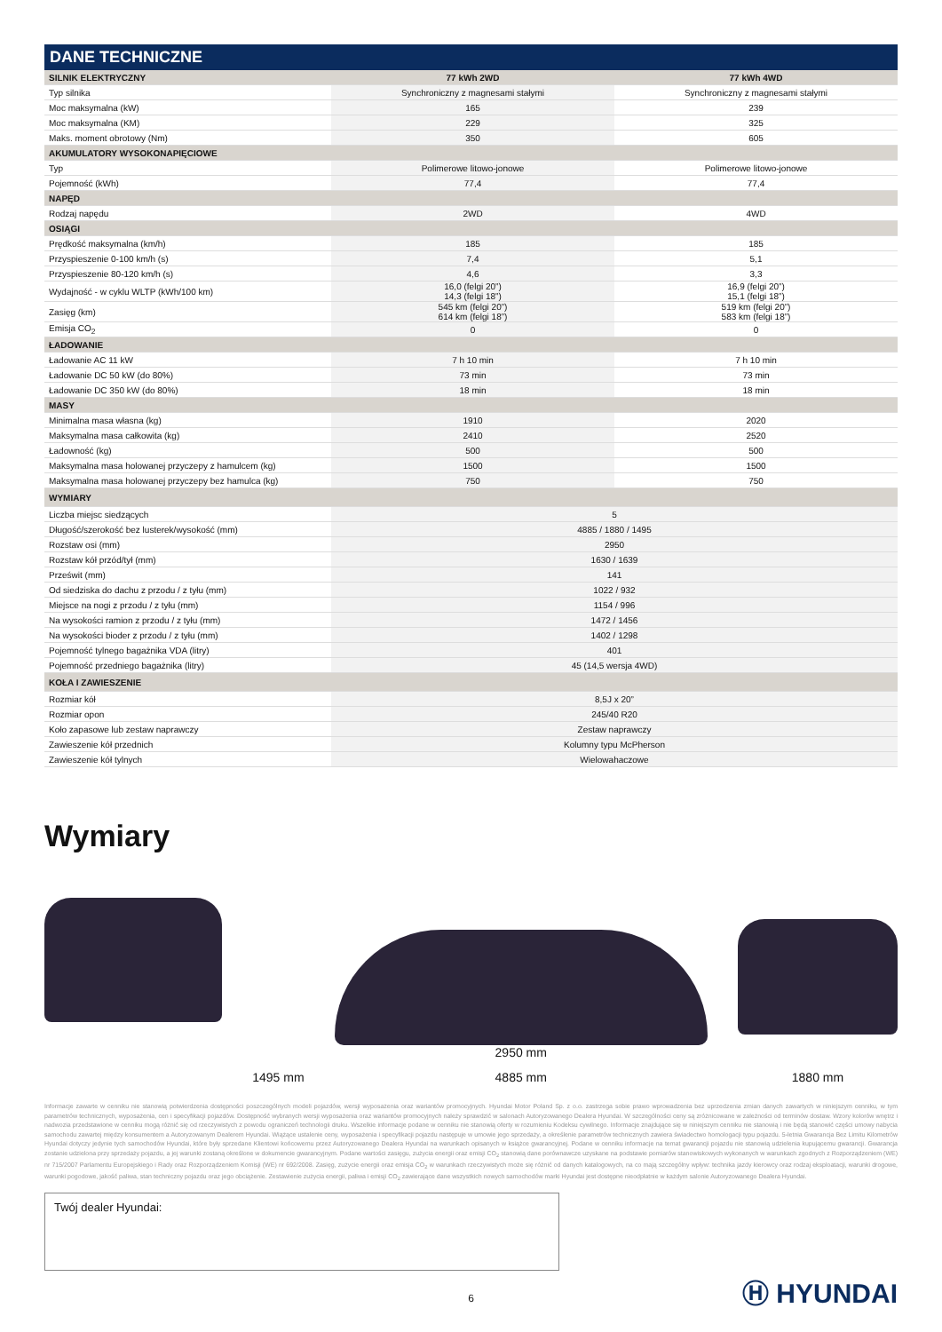DANE TECHNICZNE
| SILNIK ELEKTRYCZNY | 77 kWh 2WD | 77 kWh 4WD |
| --- | --- | --- |
| Typ silnika | Synchroniczny z magnesami stałymi | Synchroniczny z magnesami stałymi |
| Moc maksymalna (kW) | 165 | 239 |
| Moc maksymalna (KM) | 229 | 325 |
| Maks. moment obrotowy (Nm) | 350 | 605 |
| AKUMULATORY WYSOKONAPIĘCIOWE | | |
| Typ | Polimerowe litowo-jonowe | Polimerowe litowo-jonowe |
| Pojemność (kWh) | 77,4 | 77,4 |
| NAPĘD | | |
| Rodzaj napędu | 2WD | 4WD |
| OSIĄGI | | |
| Prędkość maksymalna (km/h) | 185 | 185 |
| Przyspieszenie 0-100 km/h (s) | 7,4 | 5,1 |
| Przyspieszenie 80-120 km/h (s) | 4,6 | 3,3 |
| Wydajność - w cyklu WLTP (kWh/100 km) | 16,0 (felgi 20”) 14,3 (felgi 18”) | 16,9 (felgi 20”) 15,1 (felgi 18”) |
| Zasięg (km) | 545 km (felgi 20”) 614 km (felgi 18”) | 519 km (felgi 20”) 583 km (felgi 18”) |
| Emisja CO<sub>2</sub> | 0 | 0 |
| ŁADOWANIE | | |
| Ładowanie AC 11 kW | 7 h 10 min | 7 h 10 min |
| Ładowanie DC 50 kW (do 80%) | 73 min | 73 min |
| Ładowanie DC 350 kW (do 80%) | 18 min | 18 min |
| MASY | | |
| Minimalna masa własna (kg) | 1910 | 2020 |
| Maksymalna masa całkowita (kg) | 2410 | 2520 |
| Ładowność (kg) | 500 | 500 |
| Maksymalna masa holowanej przyczepy z hamulcem (kg) | 1500 | 1500 |
| Maksymalna masa holowanej przyczepy bez hamulca (kg) | 750 | 750 |
| WYMIARY | | |
| Liczba miejsc siedzących | 5 | |
| Długość/szerokość bez lusterek/wysokość (mm) | 4885 / 1880 / 1495 | |
| Rozstaw osi (mm) | 2950 | |
| Rozstaw kół przód/tył (mm) | 1630 / 1639 | |
| Prześwit (mm) | 141 | |
| Od siedziska do dachu z przodu / z tyłu (mm) | 1022 / 932 | |
| Miejsce na nogi z przodu / z tyłu (mm) | 1154 / 996 | |
| Na wysokości ramion z przodu / z tyłu (mm) | 1472 / 1456 | |
| Na wysokości bioder z przodu / z tyłu (mm) | 1402 / 1298 | |
| Pojemność tylnego bagażnika VDA (litry) | 401 | |
| Pojemność przedniego bagażnika (litry) | 45 (14,5 wersja 4WD) | |
| KOŁA I ZAWIESZENIE | | |
| Rozmiar kół | 8,5J x 20” | |
| Rozmiar opon | 245/40 R20 | |
| Koło zapasowe lub zestaw naprawczy | Zestaw naprawczy | |
| Zawieszenie kół przednich | Kolumny typu McPherson | |
| Zawieszenie kół tylnych | Wielowahaczowe | |
Wymiary
1495 mm
2950 mm
4885 mm
1880 mm
Informacje zawarte w cenniku nie stanowią potwierdzenia dostępności poszczególnych modeli pojazdów, wersji wyposażenia oraz wariantów promocyjnych. Hyundai Motor Poland Sp. z o.o. zastrzega sobie prawo wprowadzenia bez uprzedzenia zmian danych zawartych w niniejszym cenniku, w tym parametrów technicznych, wyposażenia, cen i specyfikacji pojazdów. Dostępność wybranych wersji wyposażenia oraz wariantów promocyjnych należy sprawdzić w salonach Autoryzowanego Dealera Hyundai. W szczególności ceny są zróżnicowane w zależności od terminów dostaw. Wzory kolorów wnętrz i nadwozia przedstawione w cenniku mogą różnić się od rzeczywistych z powodu ograniczeń technologii druku. Wszelkie informacje podane w cenniku nie stanowią oferty w rozumieniu Kodeksu cywilnego. Informacje znajdujące się w niniejszym cenniku nie stanowią i nie będą stanowić części umowy nabycia samochodu zawartej między konsumentem a Autoryzowanym Dealerem Hyundai. Wiążące ustalenie ceny, wyposażenia i specyfikacji pojazdu następuje w umowie jego sprzedaży, a określenie parametrów technicznych zawiera świadectwo homologacji typu pojazdu. 5-letnia Gwarancja Bez Limitu Kilometrów Hyundai dotyczy jedynie tych samochodów Hyundai, które były sprzedane Klientowi końcowemu przez Autoryzowanego Dealera Hyundai na warunkach opisanych w książce gwarancyjnej. Podane w cenniku informacje na temat gwarancji pojazdu nie stanowią udzielenia kupującemu gwarancji. Gwarancja zostanie udzielona przy sprzedaży pojazdu, a jej warunki zostaną określone w dokumencie gwarancyjnym. Podane wartości zasięgu, zużycia energii oraz emisji CO<sub>2</sub> stanowią dane porównawcze uzyskane na podstawie pomiarów stanowiskowych wykonanych w warunkach zgodnych z Rozporządzeniem (WE) nr 715/2007 Parlamentu Europejskiego i Rady oraz Rozporządzeniem Komisji (WE) nr 692/2008. Zasięg, zużycie energii oraz emisja CO<sub>2</sub> w warunkach rzeczywistych może się różnić od danych katalogowych, na co mają szczególny wpływ: technika jazdy kierowcy oraz rodzaj eksploatacji, warunki drogowe, warunki pogodowe, jakość paliwa, stan techniczny pojazdu oraz jego obciążenie. Zestawienie zużycia energii, paliwa i emisji CO<sub>2</sub> zawierające dane wszystkich nowych samochodów marki Hyundai jest dostępne nieodpłatnie w każdym salonie Autoryzowanego Dealera Hyundai.
Twój dealer Hyundai:
6
Ⓗ HYUNDAI